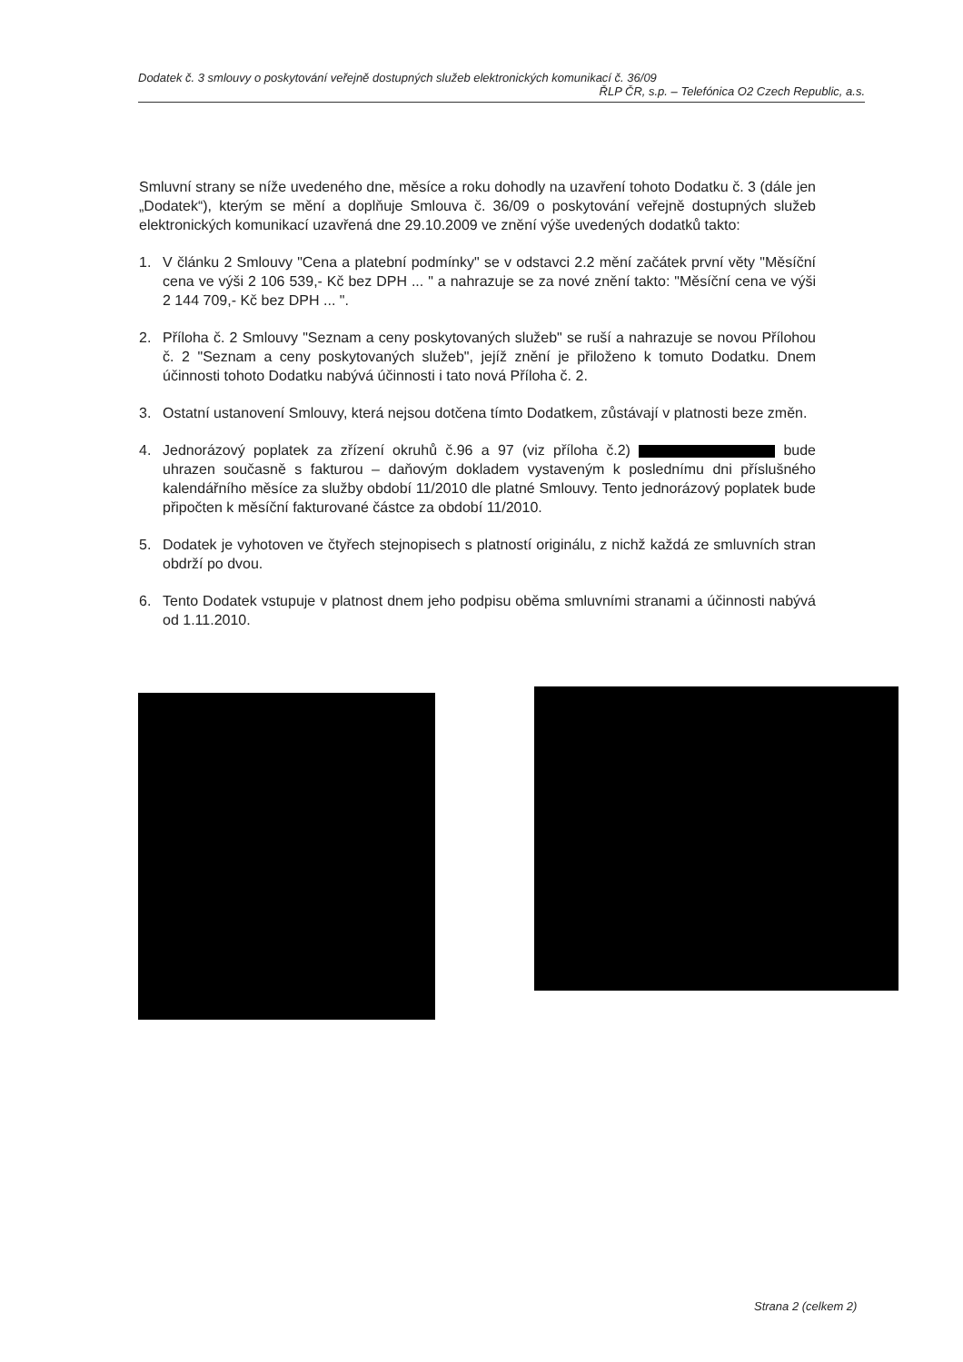Dodatek č. 3 smlouvy o poskytování veřejně dostupných služeb elektronických komunikací č. 36/09
ŘLP ČR, s.p. – Telefónica O2 Czech Republic, a.s.
Smluvní strany se níže uvedeného dne, měsíce a roku dohodly na uzavření tohoto Dodatku č. 3 (dále jen „Dodatek“), kterým se mění a doplňuje Smlouva č. 36/09 o poskytování veřejně dostupných služeb elektronických komunikací uzavřená dne 29.10.2009 ve znění výše uvedených dodatků takto:
1. V článku 2 Smlouvy "Cena a platební podmínky" se v odstavci 2.2 mění začátek první věty "Měsíční cena ve výši 2 106 539,- Kč bez DPH ... " a nahrazuje se za nové znění takto: "Měsíční cena ve výši 2 144 709,- Kč bez DPH ... ".
2. Příloha č. 2 Smlouvy "Seznam a ceny poskytovaných služeb" se ruší a nahrazuje se novou Přílohou č. 2 "Seznam a ceny poskytovaných služeb", jejíž znění je přiloženo k tomuto Dodatku. Dnem účinnosti tohoto Dodatku nabývá účinnosti i tato nová Příloha č. 2.
3. Ostatní ustanovení Smlouvy, která nejsou dotčena tímto Dodatkem, zůstávají v platnosti beze změn.
4. Jednorázový poplatek za zřízení okruhů č.96 a 97 (viz příloha č.2) bude uhrazen současně s fakturou – daňovým dokladem vystaveným k poslednímu dni příslušného kalendářního měsíce za služby období 11/2010 dle platné Smlouvy. Tento jednorázový poplatek bude připočten k měsíční fakturované částce za období 11/2010.
5. Dodatek je vyhotoven ve čtyřech stejnopisech s platností originálu, z nichž každá ze smluvních stran obdrží po dvou.
6. Tento Dodatek vstupuje v platnost dnem jeho podpisu oběma smluvními stranami a účinnosti nabývá od 1.11.2010.
Strana 2 (celkem 2)